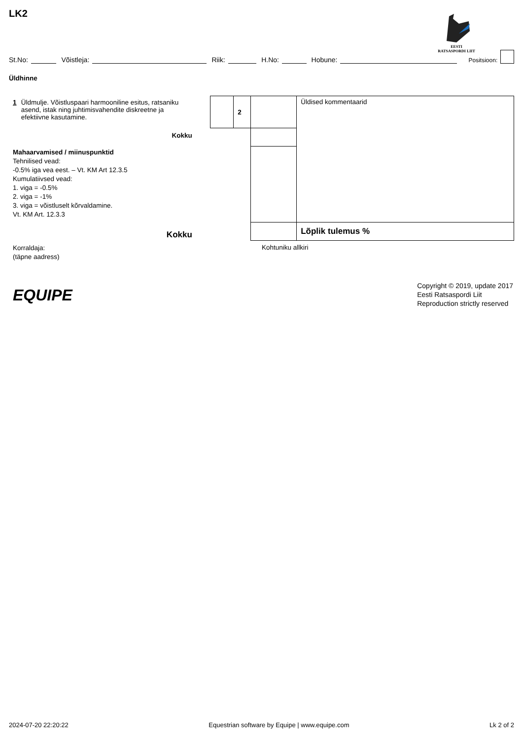LK2
EESTI
RATSASPORDI LIIT
St.No: Võistleja: Riik: H.No: Hobune: Positsioon:
Üldhinne
1 Üldmulje. Võistluspaari harmooniline esitus, ratsaniku asend, istak ning juhtimisvahendite diskreetne ja efektiivne kasutamine.
Kokku
Mahaarvamised / miinuspunktid
Tehnilised vead:
-0.5% iga vea eest. – Vt. KM Art 12.3.5
Kumulatiivsed vead:
1. viga = -0.5%
2. viga = -1%
3. viga = võistluselt kõrvaldamine.
Vt. KM Art. 12.3.3
Kokku
| | 2 | | Üldised kommentaarid |
| | | | Lõplik tulemus % |
Korraldaja:
(täpne aadress)
Kohtuniku allkiri
EQUIPE
Copyright © 2019, update 2017
Eesti Ratsaspordi Liit
Reproduction strictly reserved
2024-07-20 22:20:22 Equestrian software by Equipe | www.equipe.com Lk 2 of 2